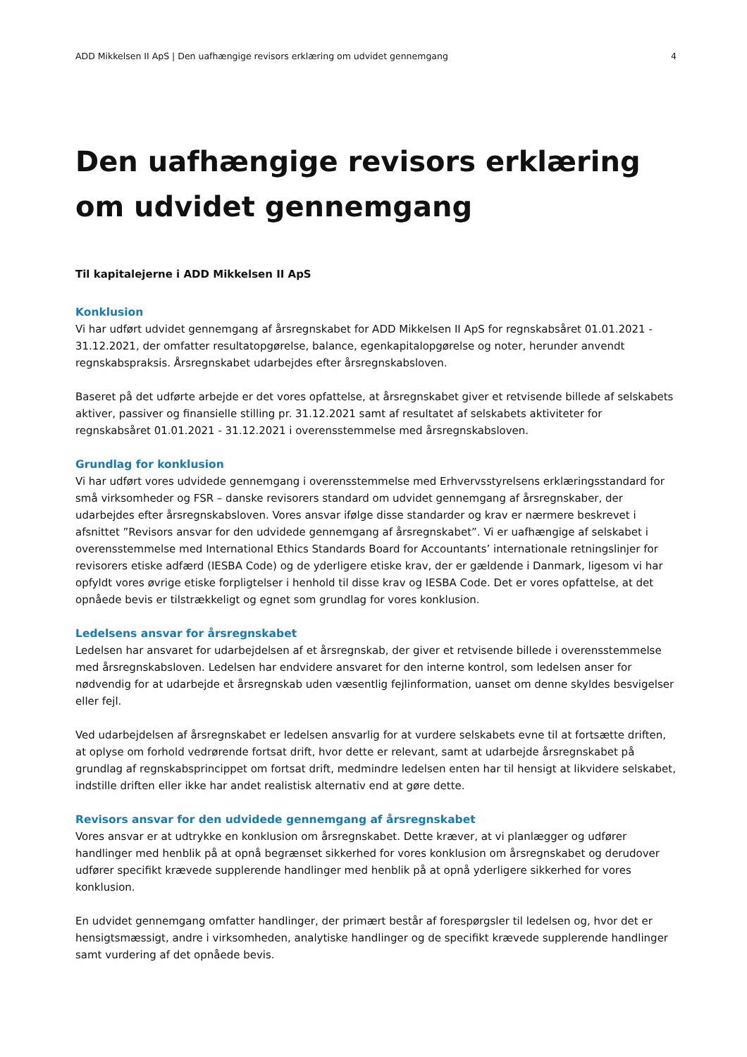ADD Mikkelsen II ApS | Den uafhængige revisors erklæring om udvidet gennemgang 4
Den uafhængige revisors erklæring om udvidet gennemgang
Til kapitalejerne i ADD Mikkelsen II ApS
Konklusion
Vi har udført udvidet gennemgang af årsregnskabet for ADD Mikkelsen II ApS for regnskabsåret 01.01.2021 - 31.12.2021, der omfatter resultatopgørelse, balance, egenkapitalopgørelse og noter, herunder anvendt regnskabspraksis. Årsregnskabet udarbejdes efter årsregnskabsloven.
Baseret på det udførte arbejde er det vores opfattelse, at årsregnskabet giver et retvisende billede af selskabets aktiver, passiver og finansielle stilling pr. 31.12.2021 samt af resultatet af selskabets aktiviteter for regnskabsåret 01.01.2021 - 31.12.2021 i overensstemmelse med årsregnskabsloven.
Grundlag for konklusion
Vi har udført vores udvidede gennemgang i overensstemmelse med Erhvervsstyrelsens erklæringsstandard for små virksomheder og FSR – danske revisorers standard om udvidet gennemgang af årsregnskaber, der udarbejdes efter årsregnskabsloven. Vores ansvar ifølge disse standarder og krav er nærmere beskrevet i afsnittet ”Revisors ansvar for den udvidede gennemgang af årsregnskabet”. Vi er uafhængige af selskabet i overensstemmelse med International Ethics Standards Board for Accountants’ internationale retningslinjer for revisorers etiske adfærd (IESBA Code) og de yderligere etiske krav, der er gældende i Danmark, ligesom vi har opfyldt vores øvrige etiske forpligtelser i henhold til disse krav og IESBA Code. Det er vores opfattelse, at det opnåede bevis er tilstrækkeligt og egnet som grundlag for vores konklusion.
Ledelsens ansvar for årsregnskabet
Ledelsen har ansvaret for udarbejdelsen af et årsregnskab, der giver et retvisende billede i overensstemmelse med årsregnskabsloven. Ledelsen har endvidere ansvaret for den interne kontrol, som ledelsen anser for nødvendig for at udarbejde et årsregnskab uden væsentlig fejlinformation, uanset om denne skyldes besvigelser eller fejl.
Ved udarbejdelsen af årsregnskabet er ledelsen ansvarlig for at vurdere selskabets evne til at fortsætte driften, at oplyse om forhold vedrørende fortsat drift, hvor dette er relevant, samt at udarbejde årsregnskabet på grundlag af regnskabsprincippet om fortsat drift, medmindre ledelsen enten har til hensigt at likvidere selskabet, indstille driften eller ikke har andet realistisk alternativ end at gøre dette.
Revisors ansvar for den udvidede gennemgang af årsregnskabet
Vores ansvar er at udtrykke en konklusion om årsregnskabet. Dette kræver, at vi planlægger og udfører handlinger med henblik på at opnå begrænset sikkerhed for vores konklusion om årsregnskabet og derudover udfører specifikt krævede supplerende handlinger med henblik på at opnå yderligere sikkerhed for vores konklusion.
En udvidet gennemgang omfatter handlinger, der primært består af forespørgsler til ledelsen og, hvor det er hensigtsmæssigt, andre i virksomheden, analytiske handlinger og de specifikt krævede supplerende handlinger samt vurdering af det opnåede bevis.